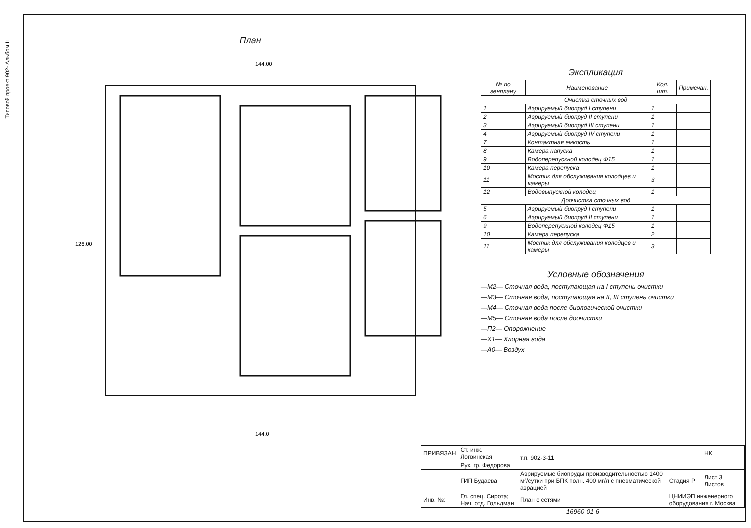Типовой проект 902- Альбом II
План
144.00
144.0
126.00
Экспликация
| № по генплану | Наименование | Кол. шт. | Примечан. |
| --- | --- | --- | --- |
| Очистка сточных вод | | | |
| 1 | Аэрируемый биопруд I ступени | 1 | |
| 2 | Аэрируемый биопруд II ступени | 1 | |
| 3 | Аэрируемый биопруд III ступени | 1 | |
| 4 | Аэрируемый биопруд IV ступени | 1 | |
| 7 | Контактная емкость | 1 | |
| 8 | Камера напуска | 1 | |
| 9 | Водоперепускной колодец Ф15 | 1 | |
| 10 | Камера перепуска | 1 | |
| 11 | Мостик для обслуживания колодцев и камеры | 3 | |
| 12 | Водовыпускной колодец | 1 | |
| Доочистка сточных вод | | | |
| 5 | Аэрируемый биопруд I ступени | 1 | |
| 6 | Аэрируемый биопруд II ступени | 1 | |
| 9 | Водоперепускной колодец Ф15 | 1 | |
| 10 | Камера перепуска | 2 | |
| 11 | Мостик для обслуживания колодцев и камеры | 3 | |
Условные обозначения
—М2— Сточная вода, поступающая на I ступень очистки
—М3— Сточная вода, поступающая на II, III ступень очистки
—М4— Сточная вода после биологической очистки
—М5— Сточная вода после доочистки
—П2— Опорожнение
—Х1— Хлорная вода
—А0— Воздух
| ПРИВЯЗАН | Ст. инж. Логвинская | т.п. 902-3-11 | | НК |
| | Рук. гр. Федорова | | | |
| | ГИП Будаева | Аэрируемые биопруды производительностью 1400 м³/сутки при БПК полн. 400 мг/л с пневматической аэрацией | Стадия Р | Лист 3 Листов |
| Инв. №: | Гл. спец. Сирота; Нач. отд. Гольдман | План с сетями | ЦНИИЭП инженерного оборудования г. Москва | |
16960-01 6